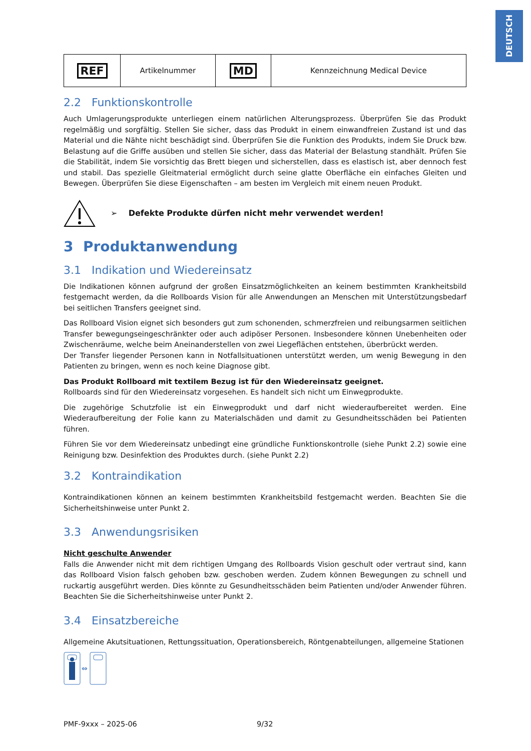DEUTSCH
| REF | Artikelnummer | MD | Kennzeichnung Medical Device |
2.2 Funktionskontrolle
Auch Umlagerungsprodukte unterliegen einem natürlichen Alterungsprozess. Überprüfen Sie das Produkt regelmäßig und sorgfältig. Stellen Sie sicher, dass das Produkt in einem einwandfreien Zustand ist und das Material und die Nähte nicht beschädigt sind. Überprüfen Sie die Funktion des Produkts, indem Sie Druck bzw. Belastung auf die Griffe ausüben und stellen Sie sicher, dass das Material der Belastung standhält. Prüfen Sie die Stabilität, indem Sie vorsichtig das Brett biegen und sicherstellen, dass es elastisch ist, aber dennoch fest und stabil. Das spezielle Gleitmaterial ermöglicht durch seine glatte Oberfläche ein einfaches Gleiten und Bewegen. Überprüfen Sie diese Eigenschaften – am besten im Vergleich mit einem neuen Produkt.
➢ Defekte Produkte dürfen nicht mehr verwendet werden!
3 Produktanwendung
3.1 Indikation und Wiedereinsatz
Die Indikationen können aufgrund der großen Einsatzmöglichkeiten an keinem bestimmten Krankheitsbild festgemacht werden, da die Rollboards Vision für alle Anwendungen an Menschen mit Unterstützungsbedarf bei seitlichen Transfers geeignet sind.
Das Rollboard Vision eignet sich besonders gut zum schonenden, schmerzfreien und reibungsarmen seitlichen Transfer bewegungseingeschränkter oder auch adipöser Personen. Insbesondere können Unebenheiten oder Zwischenräume, welche beim Aneinanderstellen von zwei Liegeflächen entstehen, überbrückt werden.
Der Transfer liegender Personen kann in Notfallsituationen unterstützt werden, um wenig Bewegung in den Patienten zu bringen, wenn es noch keine Diagnose gibt.
Das Produkt Rollboard mit textilem Bezug ist für den Wiedereinsatz geeignet.
Rollboards sind für den Wiedereinsatz vorgesehen. Es handelt sich nicht um Einwegprodukte.
Die zugehörige Schutzfolie ist ein Einwegprodukt und darf nicht wiederaufbereitet werden. Eine Wiederaufbereitung der Folie kann zu Materialschäden und damit zu Gesundheitsschäden bei Patienten führen.
Führen Sie vor dem Wiedereinsatz unbedingt eine gründliche Funktionskontrolle (siehe Punkt 2.2) sowie eine Reinigung bzw. Desinfektion des Produktes durch. (siehe Punkt 2.2)
3.2 Kontraindikation
Kontraindikationen können an keinem bestimmten Krankheitsbild festgemacht werden. Beachten Sie die Sicherheitshinweise unter Punkt 2.
3.3 Anwendungsrisiken
Nicht geschulte Anwender
Falls die Anwender nicht mit dem richtigen Umgang des Rollboards Vision geschult oder vertraut sind, kann das Rollboard Vision falsch gehoben bzw. geschoben werden. Zudem können Bewegungen zu schnell und ruckartig ausgeführt werden. Dies könnte zu Gesundheitsschäden beim Patienten und/oder Anwender führen. Beachten Sie die Sicherheitshinweise unter Punkt 2.
3.4 Einsatzbereiche
Allgemeine Akutsituationen, Rettungssituation, Operationsbereich, Röntgenabteilungen, allgemeine Stationen
⇔
PMF-9xxx – 2025-06 9/32